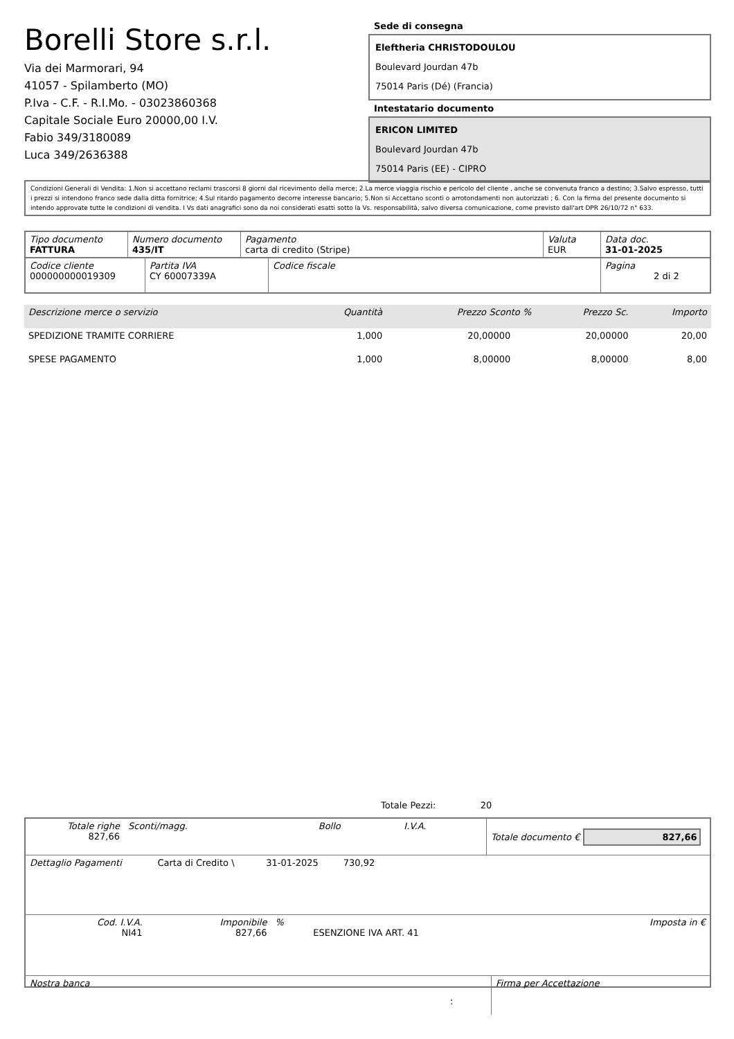Borelli Store s.r.l.
Via dei Marmorari, 94
41057 - Spilamberto (MO)
P.Iva - C.F. - R.I.Mo. - 03023860368
Capitale Sociale Euro 20000,00 I.V.
Fabio 349/3180089
Luca 349/2636388
Sede di consegna
Eleftheria CHRISTODOULOU
Boulevard Jourdan 47b
75014 Paris (Dé) (Francia)
Intestatario documento
ERICON LIMITED
Boulevard Jourdan 47b
75014 Paris (EE) - CIPRO
Condizioni Generali di Vendita: 1.Non si accettano reclami trascorsi 8 giorni dal ricevimento della merce; 2.La merce viaggia rischio e pericolo del cliente , anche se convenuta franco a destino; 3.Salvo espresso, tutti i prezzi si intendono franco sede dalla ditta fornitrice; 4.Sul ritardo pagamento decorre interesse bancario; 5.Non si Accettano sconti o arrotondamenti non autorizzati ; 6. Con la firma del presente documento si intendo approvate tutte le condizioni di vendita. I Vs dati anagrafici sono da noi considerati esatti sotto la Vs. responsabilità, salvo diversa comunicazione, come previsto dall'art DPR 26/10/72 n° 633.
| Tipo documento FATTURA | Numero documento 435/IT | Pagamento carta di credito (Stripe) | Valuta EUR | Data doc. 31-01-2025 |
| Codice cliente 000000000019309 | Partita IVA CY 60007339A | Codice fiscale | Pagina 2 di 2 |
| Descrizione merce o servizio | Quantità | Prezzo Sconto % | | Prezzo Sc. | Importo |
| --- | --- | --- | --- | --- | --- |
| SPEDIZIONE TRAMITE CORRIERE | 1,000 | 20,00000 | | 20,00000 | 20,00 |
| SPESE PAGAMENTO | 1,000 | 8,00000 | | 8,00000 | 8,00 |
Totale Pezzi: 20
| Totale righe 827,66 | Sconti/magg. | Bollo | I.V.A. | Totale documento € 827,66 |
| Dettaglio Pagamenti | Carta di Credito \ | 31-01-2025 | 730,92 | |
| Cod. I.V.A. NI41 | Imponibile 827,66 | % | ESENZIONE IVA ART. 41 | Imposta in € |
| Nostra banca | Firma per Accettazione |
: